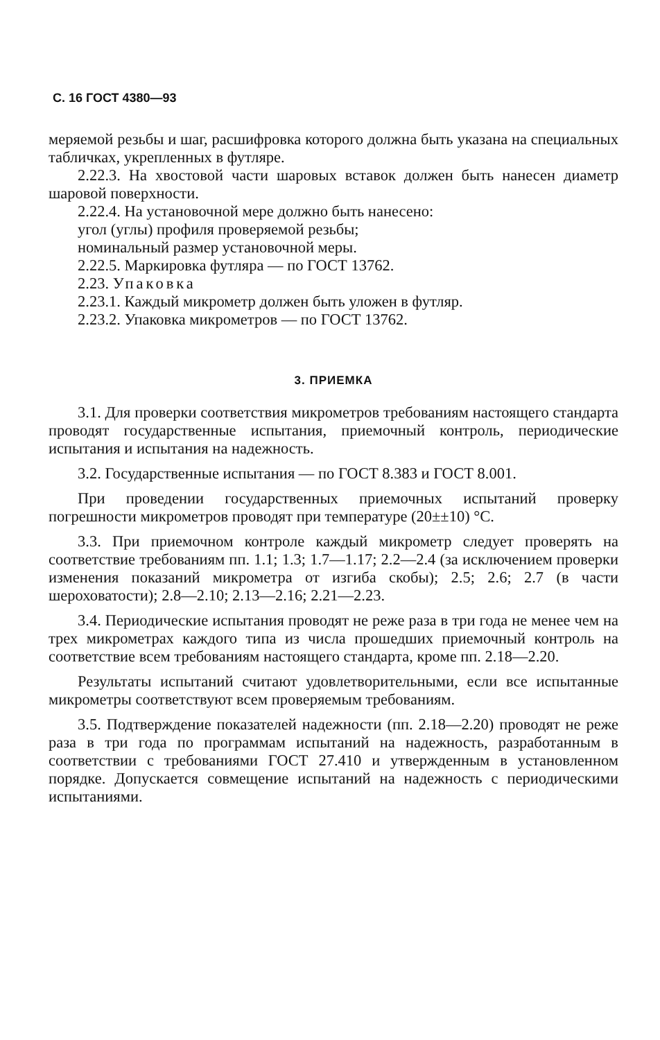С. 16 ГОСТ 4380—93
меряемой резьбы и шаг, расшифровка которого должна быть указана на специальных табличках, укрепленных в футляре.
2.22.3. На хвостовой части шаровых вставок должен быть нанесен диаметр шаровой поверхности.
2.22.4. На установочной мере должно быть нанесено:
угол (углы) профиля проверяемой резьбы;
номинальный размер установочной меры.
2.22.5. Маркировка футляра — по ГОСТ 13762.
2.23. Упаковка
2.23.1. Каждый микрометр должен быть уложен в футляр.
2.23.2. Упаковка микрометров — по ГОСТ 13762.
3. ПРИЕМКА
3.1. Для проверки соответствия микрометров требованиям настоящего стандарта проводят государственные испытания, приемочный контроль, периодические испытания и испытания на надежность.
3.2. Государственные испытания — по ГОСТ 8.383 и ГОСТ 8.001.
При проведении государственных приемочных испытаний проверку погрешности микрометров проводят при температуре (20±±10) °С.
3.3. При приемочном контроле каждый микрометр следует проверять на соответствие требованиям пп. 1.1; 1.3; 1.7—1.17; 2.2—2.4 (за исключением проверки изменения показаний микрометра от изгиба скобы); 2.5; 2.6; 2.7 (в части шероховатости); 2.8—2.10; 2.13—2.16; 2.21—2.23.
3.4. Периодические испытания проводят не реже раза в три года не менее чем на трех микрометрах каждого типа из числа прошедших приемочный контроль на соответствие всем требованиям настоящего стандарта, кроме пп. 2.18—2.20.
Результаты испытаний считают удовлетворительными, если все испытанные микрометры соответствуют всем проверяемым требованиям.
3.5. Подтверждение показателей надежности (пп. 2.18—2.20) проводят не реже раза в три года по программам испытаний на надежность, разработанным в соответствии с требованиями ГОСТ 27.410 и утвержденным в установленном порядке. Допускается совмещение испытаний на надежность с периодическими испытаниями.